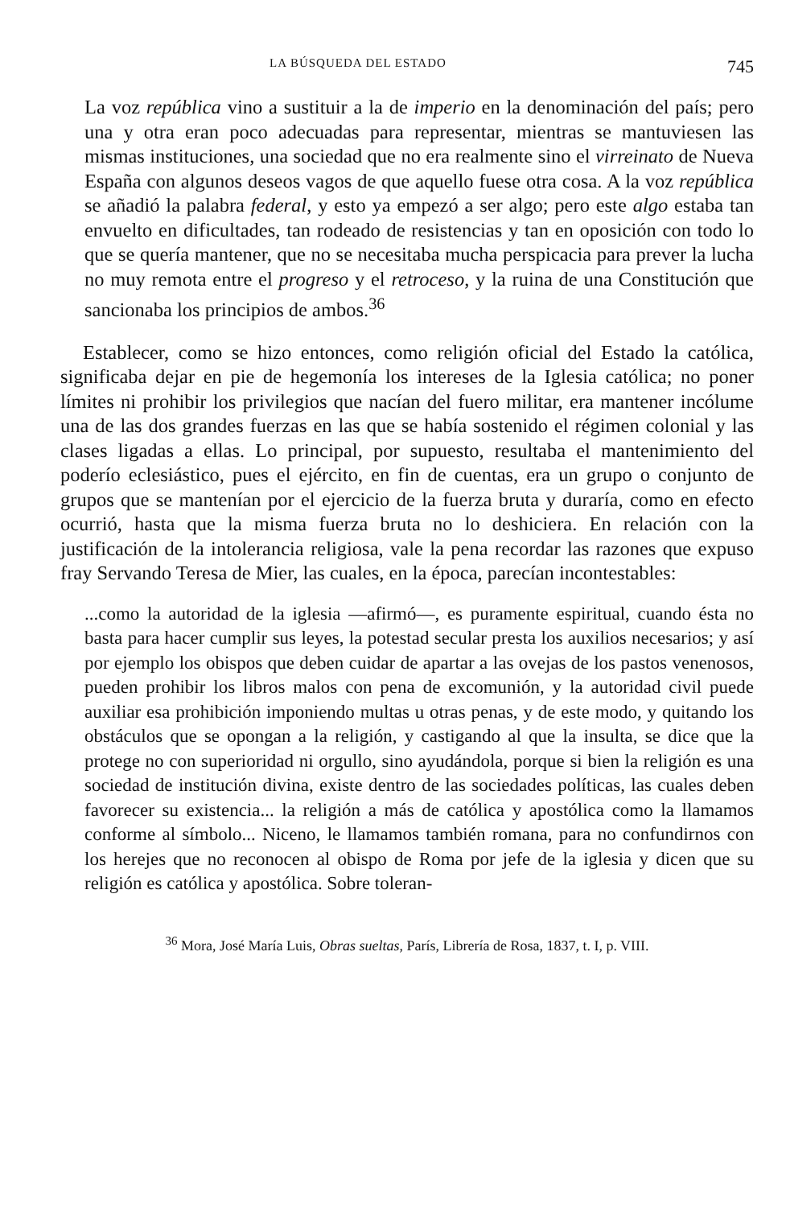LA BÚSQUEDA DEL ESTADO 745
La voz república vino a sustituir a la de imperio en la denominación del país; pero una y otra eran poco adecuadas para representar, mientras se mantuviesen las mismas instituciones, una sociedad que no era realmente sino el virreinato de Nueva España con algunos deseos vagos de que aquello fuese otra cosa. A la voz república se añadió la palabra federal, y esto ya empezó a ser algo; pero este algo estaba tan envuelto en dificultades, tan rodeado de resistencias y tan en oposición con todo lo que se quería mantener, que no se necesitaba mucha perspicacia para prever la lucha no muy remota entre el progreso y el retroceso, y la ruina de una Constitución que sancionaba los principios de ambos.<sup>36</sup>
Establecer, como se hizo entonces, como religión oficial del Estado la católica, significaba dejar en pie de hegemonía los intereses de la Iglesia católica; no poner límites ni prohibir los privilegios que nacían del fuero militar, era mantener incólume una de las dos grandes fuerzas en las que se había sostenido el régimen colonial y las clases ligadas a ellas. Lo principal, por supuesto, resultaba el mantenimiento del poderío eclesiástico, pues el ejército, en fin de cuentas, era un grupo o conjunto de grupos que se mantenían por el ejercicio de la fuerza bruta y duraría, como en efecto ocurrió, hasta que la misma fuerza bruta no lo deshiciera. En relación con la justificación de la intolerancia religiosa, vale la pena recordar las razones que expuso fray Servando Teresa de Mier, las cuales, en la época, parecían incontestables:
...como la autoridad de la iglesia —afirmó—, es puramente espiritual, cuando ésta no basta para hacer cumplir sus leyes, la potestad secular presta los auxilios necesarios; y así por ejemplo los obispos que deben cuidar de apartar a las ovejas de los pastos venenosos, pueden prohibir los libros malos con pena de excomunión, y la autoridad civil puede auxiliar esa prohibición imponiendo multas u otras penas, y de este modo, y quitando los obstáculos que se opongan a la religión, y castigando al que la insulta, se dice que la protege no con superioridad ni orgullo, sino ayudándola, porque si bien la religión es una sociedad de institución divina, existe dentro de las sociedades políticas, las cuales deben favorecer su existencia... la religión a más de católica y apostólica como la llamamos conforme al símbolo... Niceno, le llamamos también romana, para no confundirnos con los herejes que no reconocen al obispo de Roma por jefe de la iglesia y dicen que su religión es católica y apostólica. Sobre toleran-
<sup>36</sup> Mora, José María Luis, Obras sueltas, París, Librería de Rosa, 1837, t. I, p. VIII.